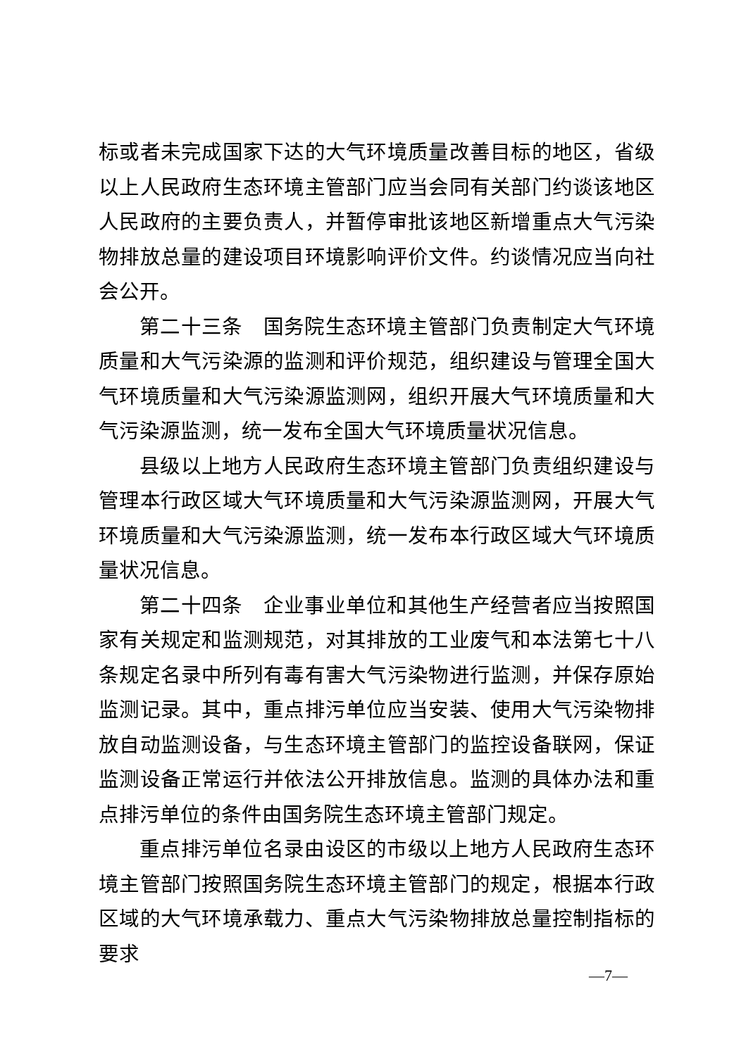标或者未完成国家下达的大气环境质量改善目标的地区，省级以上人民政府生态环境主管部门应当会同有关部门约谈该地区人民政府的主要负责人，并暂停审批该地区新增重点大气污染物排放总量的建设项目环境影响评价文件。约谈情况应当向社会公开。
第二十三条　国务院生态环境主管部门负责制定大气环境质量和大气污染源的监测和评价规范，组织建设与管理全国大气环境质量和大气污染源监测网，组织开展大气环境质量和大气污染源监测，统一发布全国大气环境质量状况信息。
县级以上地方人民政府生态环境主管部门负责组织建设与管理本行政区域大气环境质量和大气污染源监测网，开展大气环境质量和大气污染源监测，统一发布本行政区域大气环境质量状况信息。
第二十四条　企业事业单位和其他生产经营者应当按照国家有关规定和监测规范，对其排放的工业废气和本法第七十八条规定名录中所列有毒有害大气污染物进行监测，并保存原始监测记录。其中，重点排污单位应当安装、使用大气污染物排放自动监测设备，与生态环境主管部门的监控设备联网，保证监测设备正常运行并依法公开排放信息。监测的具体办法和重点排污单位的条件由国务院生态环境主管部门规定。
重点排污单位名录由设区的市级以上地方人民政府生态环境主管部门按照国务院生态环境主管部门的规定，根据本行政区域的大气环境承载力、重点大气污染物排放总量控制指标的要求
—7—